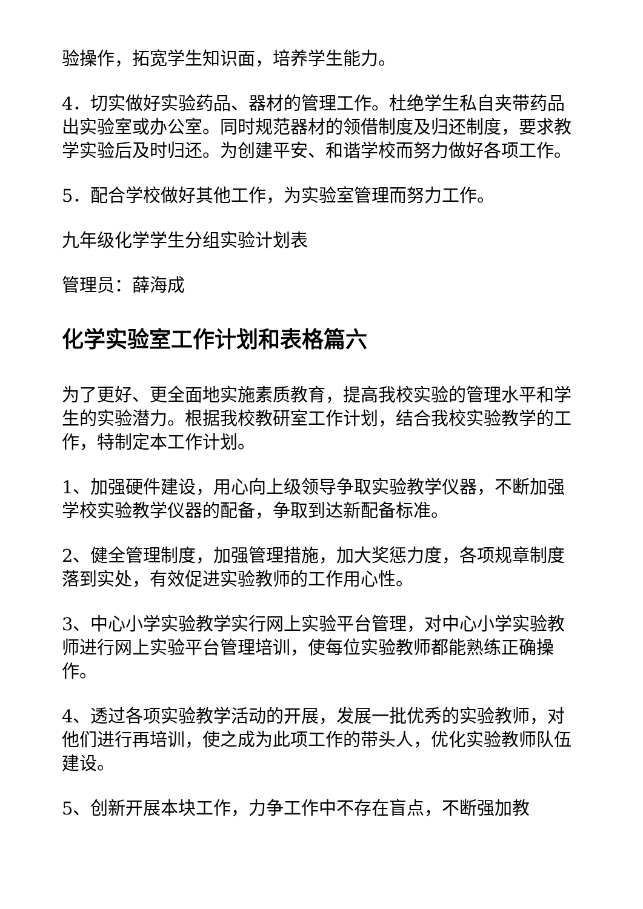验操作，拓宽学生知识面，培养学生能力。
4．切实做好实验药品、器材的管理工作。杜绝学生私自夹带药品出实验室或办公室。同时规范器材的领借制度及归还制度，要求教学实验后及时归还。为创建平安、和谐学校而努力做好各项工作。
5．配合学校做好其他工作，为实验室管理而努力工作。
九年级化学学生分组实验计划表
管理员：薛海成
化学实验室工作计划和表格篇六
为了更好、更全面地实施素质教育，提高我校实验的管理水平和学生的实验潜力。根据我校教研室工作计划，结合我校实验教学的工作，特制定本工作计划。
1、加强硬件建设，用心向上级领导争取实验教学仪器，不断加强学校实验教学仪器的配备，争取到达新配备标准。
2、健全管理制度，加强管理措施，加大奖惩力度，各项规章制度落到实处，有效促进实验教师的工作用心性。
3、中心小学实验教学实行网上实验平台管理，对中心小学实验教师进行网上实验平台管理培训，使每位实验教师都能熟练正确操作。
4、透过各项实验教学活动的开展，发展一批优秀的实验教师，对他们进行再培训，使之成为此项工作的带头人，优化实验教师队伍建设。
5、创新开展本块工作，力争工作中不存在盲点，不断强加教